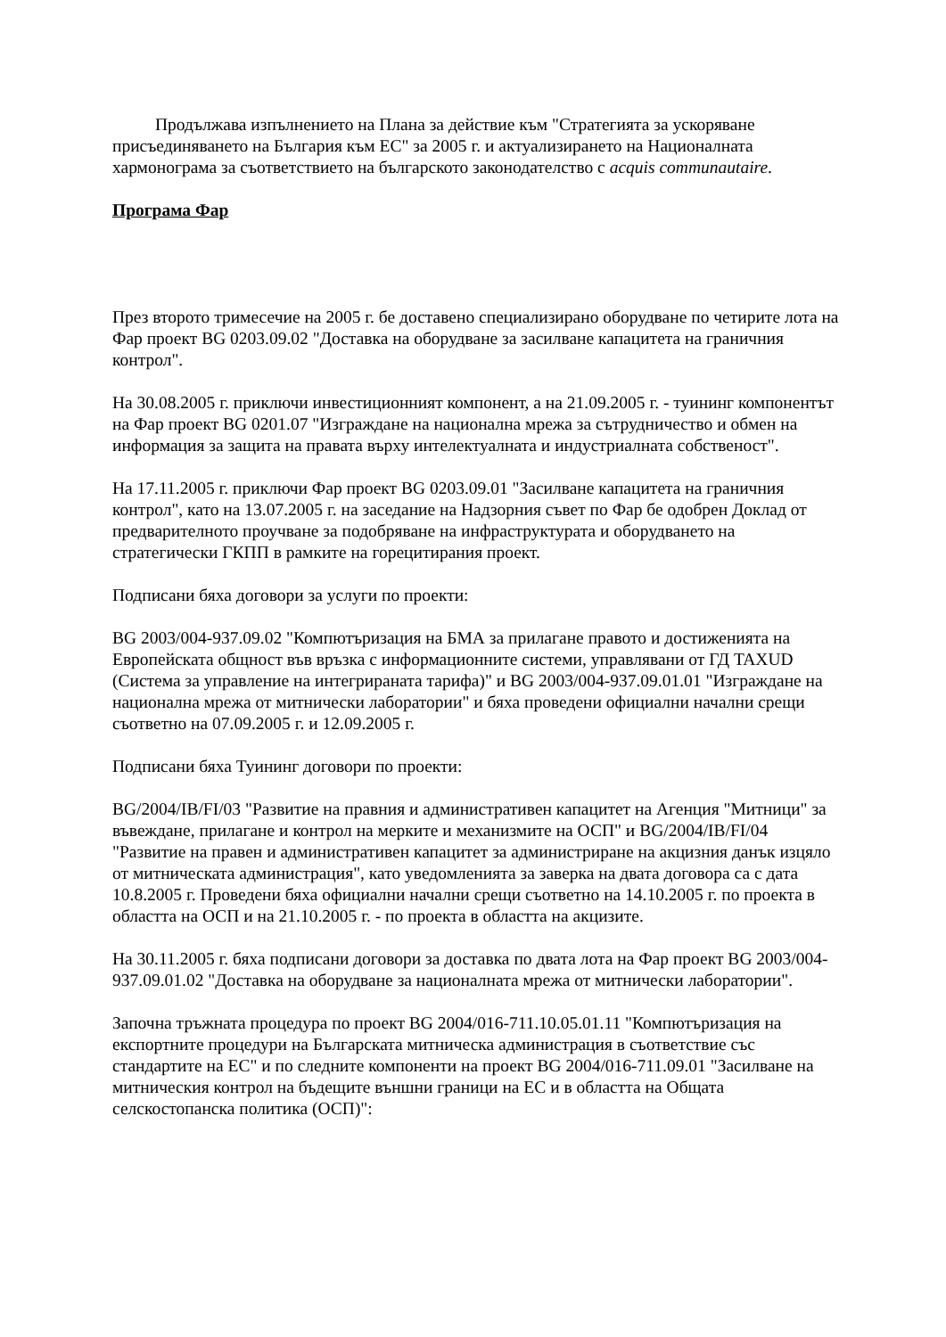Продължава изпълнението на Плана за действие към "Стратегията за ускоряване присъединяването на България към ЕС" за 2005 г. и актуализирането на Националната хармонограма за съответствието на българското законодателство с acquis communautaire.
Програма Фар
През второто тримесечие на 2005 г. бе доставено специализирано оборудване по четирите лота на Фар проект BG 0203.09.02 "Доставка на оборудване за засилване капацитета на граничния контрол".
На 30.08.2005 г. приключи инвестиционният компонент, а на 21.09.2005 г. - туининг компонентът на Фар проект BG 0201.07 "Изграждане на национална мрежа за сътрудничество и обмен на информация за защита на правата върху интелектуалната и индустриалната собственост".
На 17.11.2005 г. приключи Фар проект BG 0203.09.01 "Засилване капацитета на граничния контрол", като на 13.07.2005 г. на заседание на Надзорния съвет по Фар бе одобрен Доклад от предварителното проучване за подобряване на инфраструктурата и оборудването на стратегически ГКПП в рамките на горецитирания проект.
Подписани бяха договори за услуги по проекти:
BG 2003/004-937.09.02 "Компютъризация на БМА за прилагане правото и достиженията на Европейската общност във връзка с информационните системи, управлявани от ГД TAXUD (Система за управление на интегрираната тарифа)" и BG 2003/004-937.09.01.01 "Изграждане на национална мрежа от митнически лаборатории" и бяха проведени официални начални срещи съответно на 07.09.2005 г. и 12.09.2005 г.
Подписани бяха Туининг договори по проекти:
BG/2004/IB/FI/03 "Развитие на правния и административен капацитет на Агенция "Митници" за въвеждане, прилагане и контрол на мерките и механизмите на ОСП" и BG/2004/IB/FI/04 "Развитие на правен и административен капацитет за администриране на акцизния данък изцяло от митническата администрация", като уведомленията за заверка на двата договора са с дата 10.8.2005 г. Проведени бяха официални начални срещи съответно на 14.10.2005 г. по проекта в областта на ОСП и на 21.10.2005 г. - по проекта в областта на акцизите.
На 30.11.2005 г. бяха подписани договори за доставка по двата лота на Фар проект BG 2003/004-937.09.01.02 "Доставка на оборудване за националната мрежа от митнически лаборатории".
Започна тръжната процедура по проект BG 2004/016-711.10.05.01.11 "Компютъризация на експортните процедури на Българската митническа администрация в съответствие със стандартите на ЕС" и по следните компоненти на проект BG 2004/016-711.09.01 "Засилване на митническия контрол на бъдещите външни граници на ЕС и в областта на Общата селскостопанска политика (ОСП)":